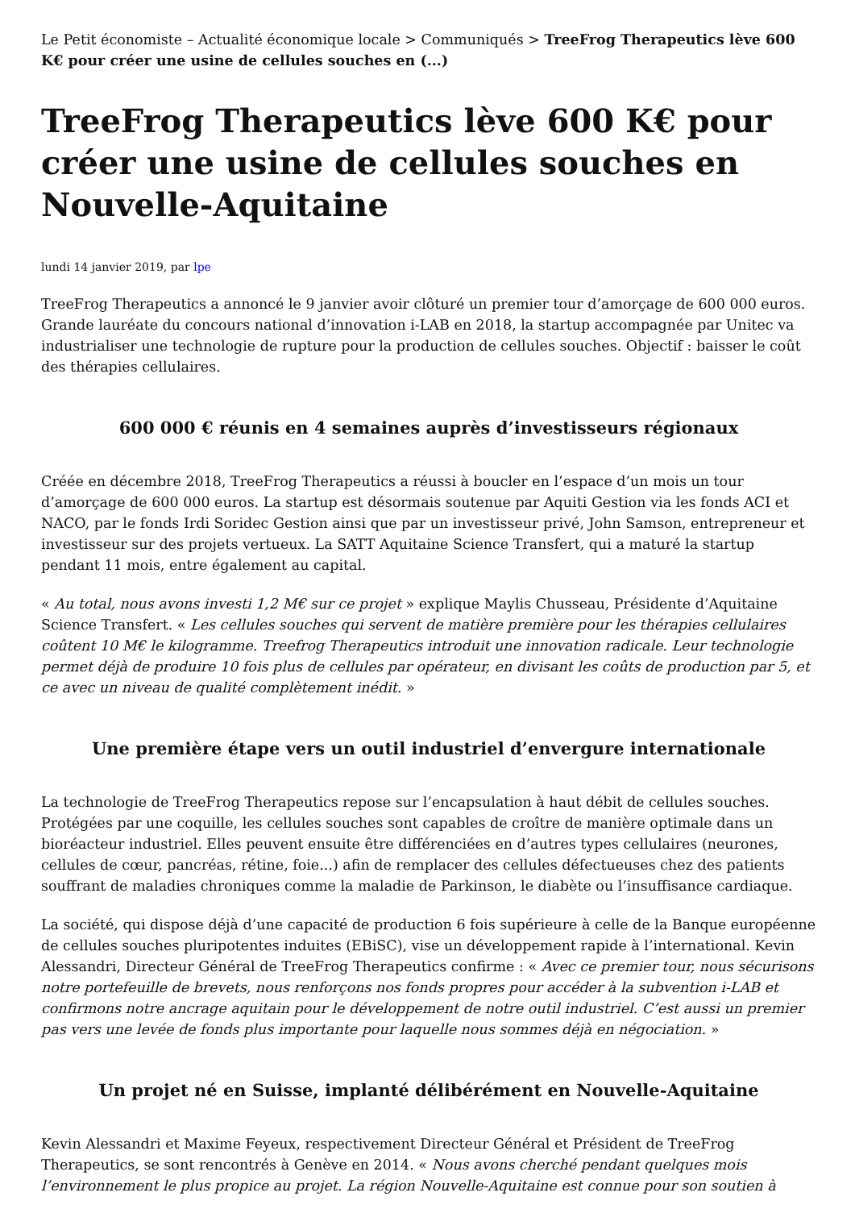Le Petit économiste – Actualité économique locale > Communiqués > TreeFrog Therapeutics lève 600 K€ pour créer une usine de cellules souches en (...)
TreeFrog Therapeutics lève 600 K€ pour créer une usine de cellules souches en Nouvelle-Aquitaine
lundi 14 janvier 2019, par lpe
TreeFrog Therapeutics a annoncé le 9 janvier avoir clôturé un premier tour d’amorçage de 600 000 euros. Grande lauréate du concours national d’innovation i-LAB en 2018, la startup accompagnée par Unitec va industrialiser une technologie de rupture pour la production de cellules souches. Objectif : baisser le coût des thérapies cellulaires.
600 000 € réunis en 4 semaines auprès d’investisseurs régionaux
Créée en décembre 2018, TreeFrog Therapeutics a réussi à boucler en l’espace d’un mois un tour d’amorçage de 600 000 euros. La startup est désormais soutenue par Aquiti Gestion via les fonds ACI et NACO, par le fonds Irdi Soridec Gestion ainsi que par un investisseur privé, John Samson, entrepreneur et investisseur sur des projets vertueux. La SATT Aquitaine Science Transfert, qui a maturé la startup pendant 11 mois, entre également au capital.
« Au total, nous avons investi 1,2 M€ sur ce projet » explique Maylis Chusseau, Présidente d’Aquitaine Science Transfert. « Les cellules souches qui servent de matière première pour les thérapies cellulaires coûtent 10 M€ le kilogramme. Treefrog Therapeutics introduit une innovation radicale. Leur technologie permet déjà de produire 10 fois plus de cellules par opérateur, en divisant les coûts de production par 5, et ce avec un niveau de qualité complètement inédit. »
Une première étape vers un outil industriel d’envergure internationale
La technologie de TreeFrog Therapeutics repose sur l’encapsulation à haut débit de cellules souches. Protégées par une coquille, les cellules souches sont capables de croître de manière optimale dans un bioréacteur industriel. Elles peuvent ensuite être différenciées en d’autres types cellulaires (neurones, cellules de cœur, pancréas, rétine, foie...) afin de remplacer des cellules défectueuses chez des patients souffrant de maladies chroniques comme la maladie de Parkinson, le diabète ou l’insuffisance cardiaque.
La société, qui dispose déjà d’une capacité de production 6 fois supérieure à celle de la Banque européenne de cellules souches pluripotentes induites (EBiSC), vise un développement rapide à l’international. Kevin Alessandri, Directeur Général de TreeFrog Therapeutics confirme : « Avec ce premier tour, nous sécurisons notre portefeuille de brevets, nous renforçons nos fonds propres pour accéder à la subvention i-LAB et confirmons notre ancrage aquitain pour le développement de notre outil industriel. C’est aussi un premier pas vers une levée de fonds plus importante pour laquelle nous sommes déjà en négociation. »
Un projet né en Suisse, implanté délibérément en Nouvelle-Aquitaine
Kevin Alessandri et Maxime Feyeux, respectivement Directeur Général et Président de TreeFrog Therapeutics, se sont rencontrés à Genève en 2014. « Nous avons cherché pendant quelques mois l’environnement le plus propice au projet. La région Nouvelle-Aquitaine est connue pour son soutien à